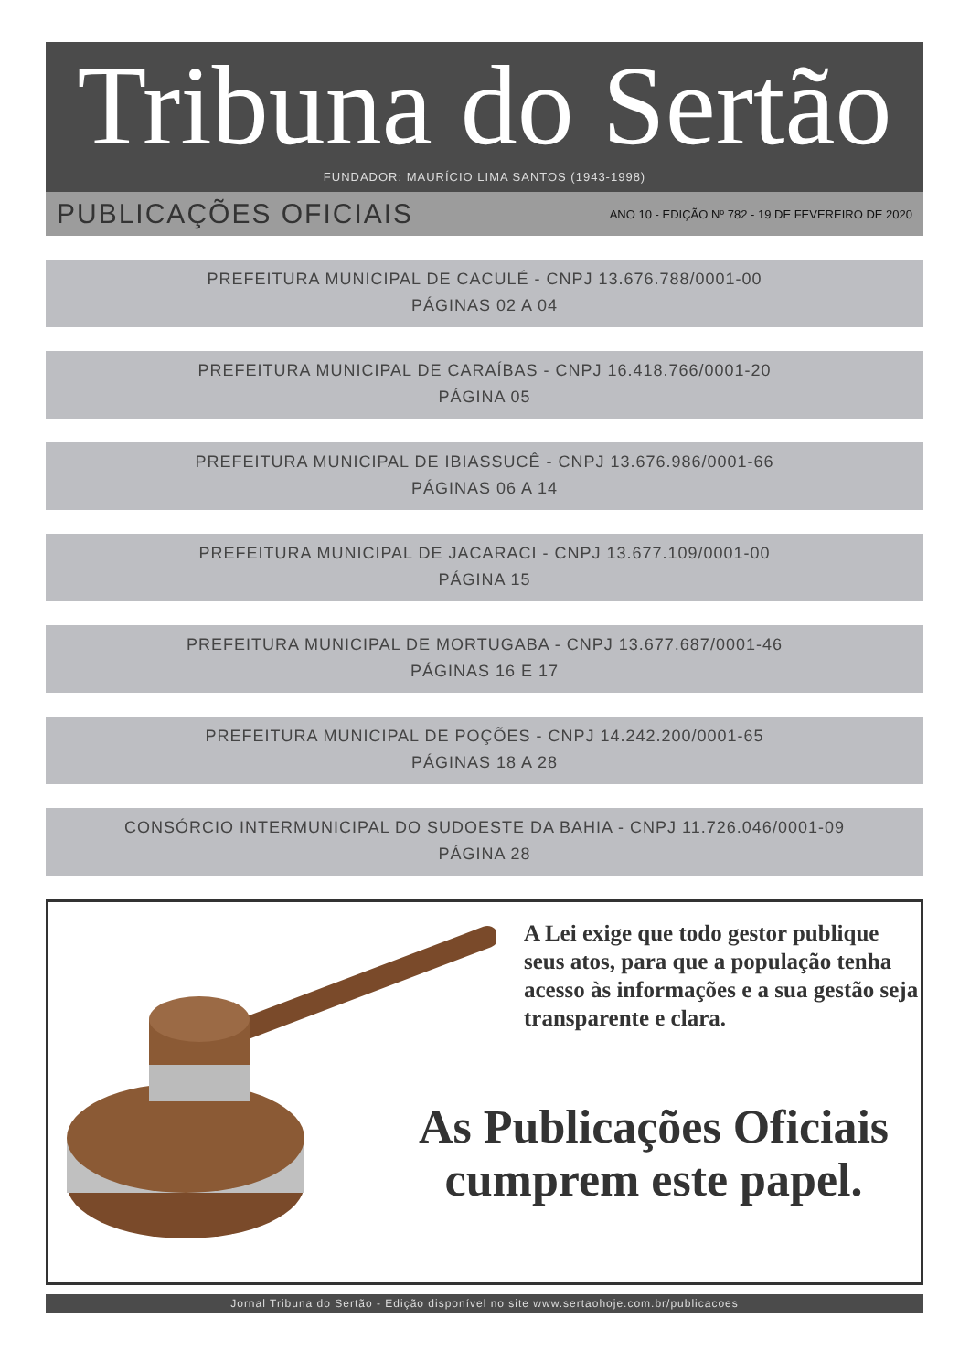Tribuna do Sertão
FUNDADOR: MAURÍCIO LIMA SANTOS (1943-1998)
PUBLICAÇÕES OFICIAIS ANO 10 - EDIÇÃO Nº 782 - 19 DE FEVEREIRO DE 2020
PREFEITURA MUNICIPAL DE CACULÉ - CNPJ 13.676.788/0001-00
PÁGINAS 02 A 04
PREFEITURA MUNICIPAL DE CARAÍBAS - CNPJ 16.418.766/0001-20
PÁGINA 05
PREFEITURA MUNICIPAL DE IBIASSUCÊ - CNPJ 13.676.986/0001-66
PÁGINAS 06 A 14
PREFEITURA MUNICIPAL DE JACARACI - CNPJ 13.677.109/0001-00
PÁGINA 15
PREFEITURA MUNICIPAL DE MORTUGABA - CNPJ 13.677.687/0001-46
PÁGINAS 16 E 17
PREFEITURA MUNICIPAL DE POÇÕES - CNPJ 14.242.200/0001-65
PÁGINAS 18 A 28
CONSÓRCIO INTERMUNICIPAL DO SUDOESTE DA BAHIA - CNPJ 11.726.046/0001-09
PÁGINA 28
A Lei exige que todo gestor publique seus atos, para que a população tenha acesso às informações e a sua gestão seja transparente e clara.
As Publicações Oficiais cumprem este papel.
Jornal Tribuna do Sertão - Edição disponível no site www.sertaohoje.com.br/publicacoes